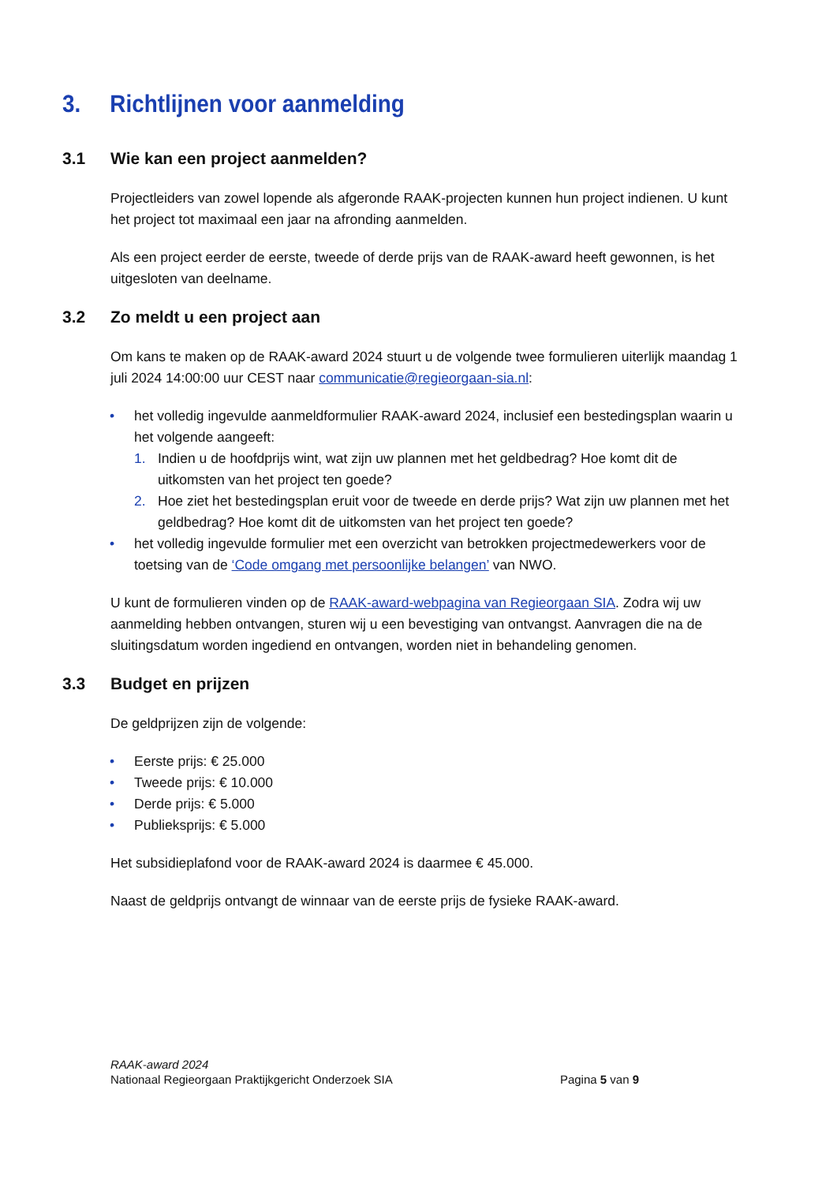3. Richtlijnen voor aanmelding
3.1 Wie kan een project aanmelden?
Projectleiders van zowel lopende als afgeronde RAAK-projecten kunnen hun project indienen. U kunt het project tot maximaal een jaar na afronding aanmelden.
Als een project eerder de eerste, tweede of derde prijs van de RAAK-award heeft gewonnen, is het uitgesloten van deelname.
3.2 Zo meldt u een project aan
Om kans te maken op de RAAK-award 2024 stuurt u de volgende twee formulieren uiterlijk maandag 1 juli 2024 14:00:00 uur CEST naar communicatie@regieorgaan-sia.nl:
• het volledig ingevulde aanmeldformulier RAAK-award 2024, inclusief een bestedingsplan waarin u het volgende aangeeft:
1. Indien u de hoofdprijs wint, wat zijn uw plannen met het geldbedrag? Hoe komt dit de uitkomsten van het project ten goede?
2. Hoe ziet het bestedingsplan eruit voor de tweede en derde prijs? Wat zijn uw plannen met het geldbedrag? Hoe komt dit de uitkomsten van het project ten goede?
• het volledig ingevulde formulier met een overzicht van betrokken projectmedewerkers voor de toetsing van de ‘Code omgang met persoonlijke belangen’ van NWO.
U kunt de formulieren vinden op de RAAK-award-webpagina van Regieorgaan SIA. Zodra wij uw aanmelding hebben ontvangen, sturen wij u een bevestiging van ontvangst. Aanvragen die na de sluitingsdatum worden ingediend en ontvangen, worden niet in behandeling genomen.
3.3 Budget en prijzen
De geldprijzen zijn de volgende:
• Eerste prijs: € 25.000
• Tweede prijs: € 10.000
• Derde prijs: € 5.000
• Publieksprijs: € 5.000
Het subsidieplafond voor de RAAK-award 2024 is daarmee € 45.000.
Naast de geldprijs ontvangt de winnaar van de eerste prijs de fysieke RAAK-award.
RAAK-award 2024
Nationaal Regieorgaan Praktijkgericht Onderzoek SIA
Pagina 5 van 9